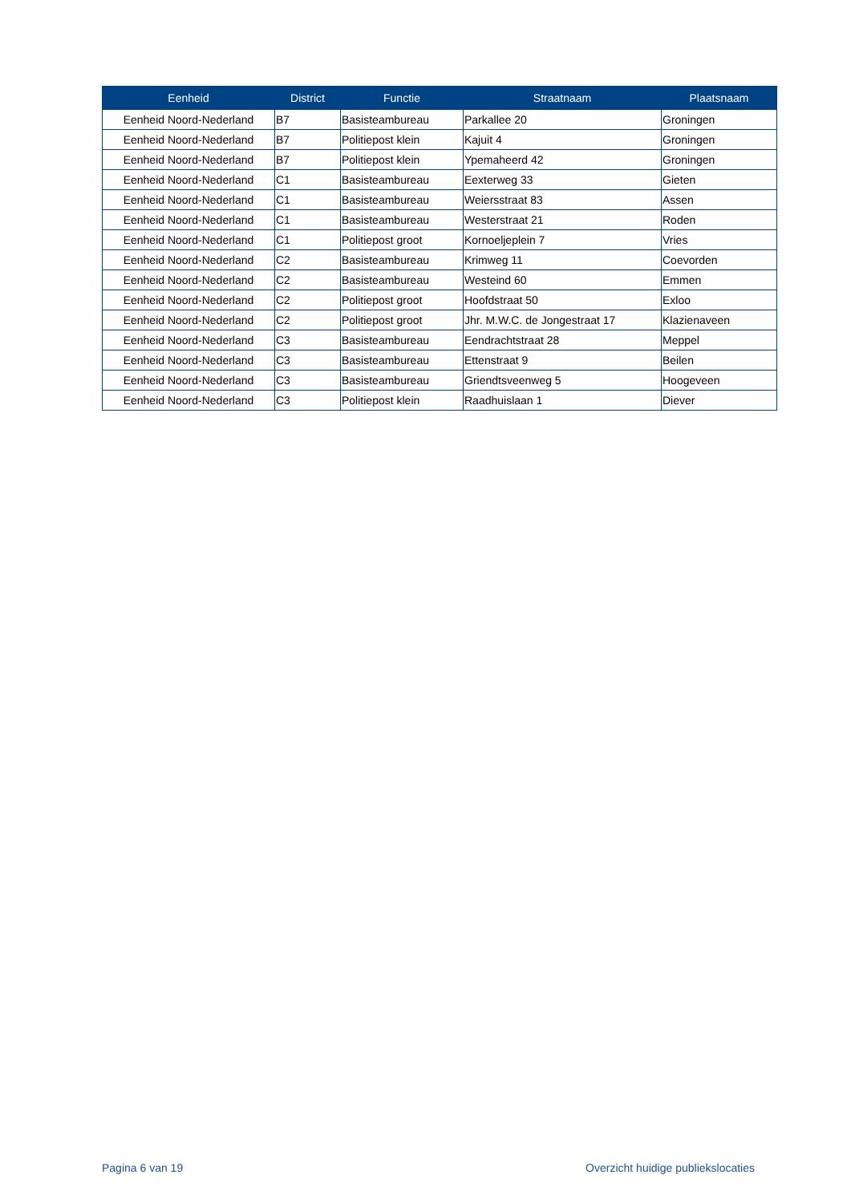| Eenheid | District | Functie | Straatnaam | Plaatsnaam |
| --- | --- | --- | --- | --- |
| Eenheid Noord-Nederland | B7 | Basisteambureau | Parkallee 20 | Groningen |
| Eenheid Noord-Nederland | B7 | Politiepost klein | Kajuit 4 | Groningen |
| Eenheid Noord-Nederland | B7 | Politiepost klein | Ypemaheerd 42 | Groningen |
| Eenheid Noord-Nederland | C1 | Basisteambureau | Eexterweg 33 | Gieten |
| Eenheid Noord-Nederland | C1 | Basisteambureau | Weiersstraat 83 | Assen |
| Eenheid Noord-Nederland | C1 | Basisteambureau | Westerstraat 21 | Roden |
| Eenheid Noord-Nederland | C1 | Politiepost groot | Kornoeljeplein 7 | Vries |
| Eenheid Noord-Nederland | C2 | Basisteambureau | Krimweg 11 | Coevorden |
| Eenheid Noord-Nederland | C2 | Basisteambureau | Westeind 60 | Emmen |
| Eenheid Noord-Nederland | C2 | Politiepost groot | Hoofdstraat 50 | Exloo |
| Eenheid Noord-Nederland | C2 | Politiepost groot | Jhr. M.W.C. de Jongestraat 17 | Klazienaveen |
| Eenheid Noord-Nederland | C3 | Basisteambureau | Eendrachtstraat 28 | Meppel |
| Eenheid Noord-Nederland | C3 | Basisteambureau | Ettenstraat 9 | Beilen |
| Eenheid Noord-Nederland | C3 | Basisteambureau | Griendtsveenweg 5 | Hoogeveen |
| Eenheid Noord-Nederland | C3 | Politiepost klein | Raadhuislaan 1 | Diever |
Pagina 6 van 19 Overzicht huidige publiekslocaties